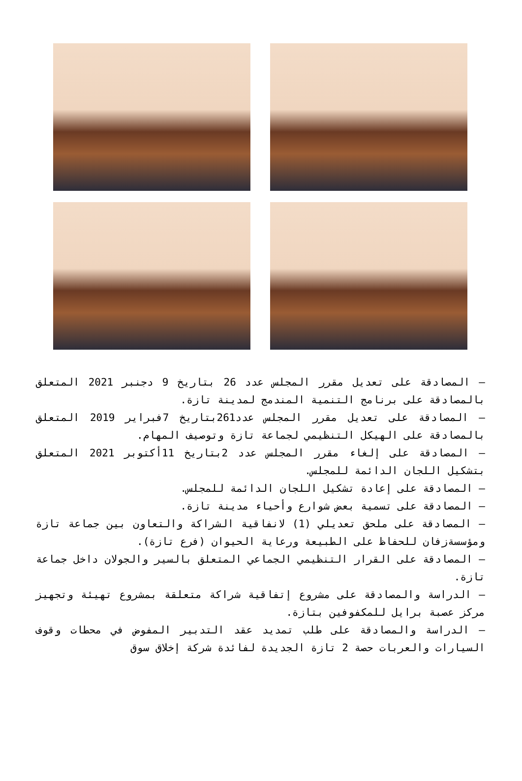– المصادقة على تعديل مقرر المجلس عدد 26 بتاريخ 9 دجنبر 2021 المتعلق بالمصادقة على برنامج التنمية المندمج لمدينة تازة.
– المصادقة على تعديل مقرر المجلس عدد261بتاريخ 7فبراير 2019 المتعلق بالمصادقة على الهيكل التنظيمي لجماعة تازة وتوصيف المهام.
– المصادقة على إلغاء مقرر المجلس عدد 2بتاريخ 11أكتوبر 2021 المتعلق بتشكيل اللجان الدائمة للمجلس.
– المصادقة على إعادة تشكيل اللجان الدائمة للمجلس.
– المصادقة على تسمية بعض شوارع وأحياء مدينة تازة.
– المصادقة على ملحق تعديلي (1) لانفاقية الشراكة والتعاون بين جماعة تازة ومؤسسةزفان للحفاظ على الطبيعة ورعاية الحيوان (فرع تازة).
– المصادقة على القرار التنظيمي الجماعي المتعلق بالسير والجولان داخل جماعة تازة.
– الدراسة والمصادقة على مشروع إتفاقية شراكة متعلقة بمشروع تهيئة وتجهيز مركز عصبة برايل للمكفوفين بتازة.
– الدراسة والمصادقة على طلب تمديد عقد التدبير المفوض في محطات وقوف السيارات والعربات حصة 2 تازة الجديدة لفائدة شركة إخلاق سوق